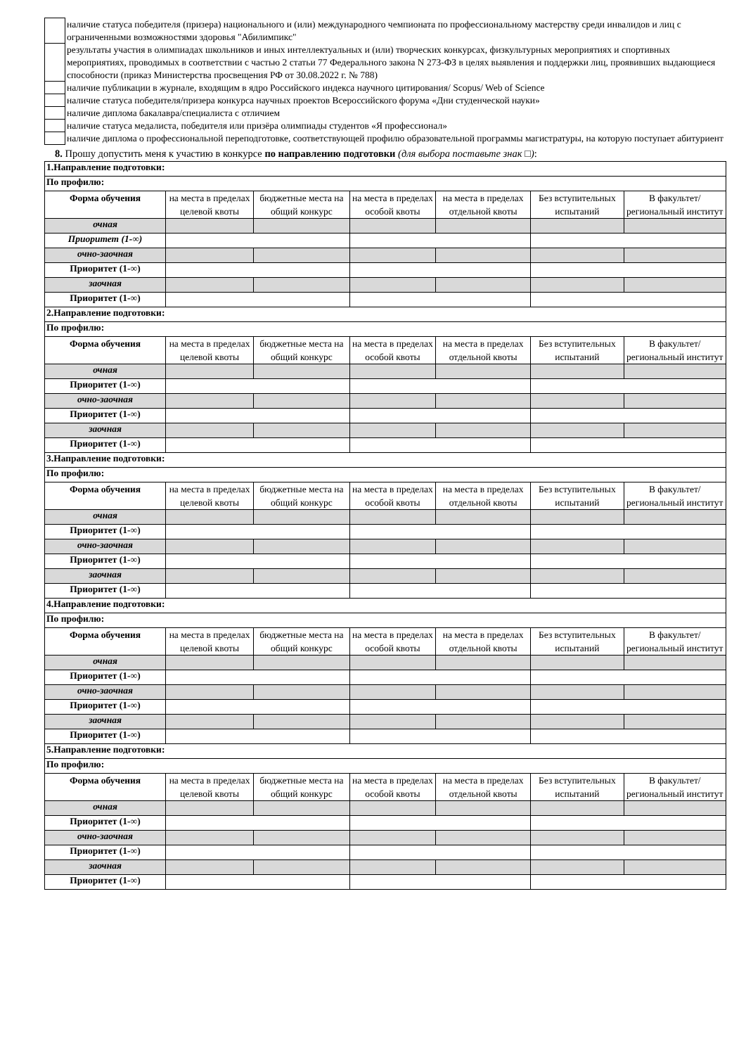| | наличие статуса победителя (призера) национального и (или) международного чемпионата по профессиональному мастерству среди инвалидов и лиц с ограниченными возможностями здоровья "Абилимпикс" |
| | результаты участия в олимпиадах школьников и иных интеллектуальных и (или) творческих конкурсах, физкультурных мероприятиях и спортивных мероприятиях, проводимых в соответствии с частью 2 статьи 77 Федерального закона N 273-ФЗ в целях выявления и поддержки лиц, проявивших выдающиеся способности (приказ Министерства просвещения РФ от 30.08.2022 г. № 788) |
| | наличие публикации в журнале, входящим в ядро Российского индекса научного цитирования/ Scopus/ Web of Science |
| | наличие статуса победителя/призера конкурса научных проектов Всероссийского форума «Дни студенческой науки» |
| | наличие диплома бакалавра/специалиста с отличием |
| | наличие статуса медалиста, победителя или призёра олимпиады студентов «Я профессионал» |
| | наличие диплома о профессиональной переподготовке, соответствующей профилю образовательной программы магистратуры, на которую поступает абитуриент |
8. Прошу допустить меня к участию в конкурсе по направлению подготовки (для выбора поставьте знак □):
| 1.Направление подготовки: | | | | | | |
| По профилю: | | | | | | |
| Форма обучения | на места в пределах целевой квоты | бюджетные места на общий конкурс | на места в пределах особой квоты | на места в пределах отдельной квоты | Без вступительных испытаний | В факультет/региональный институт |
| очная | | | | | | |
| Приоритет (1-∞) | | | | | | |
| очно-заочная | | | | | | |
| Приоритет (1-∞) | | | | | | |
| заочная | | | | | | |
| Приоритет (1-∞) | | | | | | |
| 2.Направление подготовки: | | | | | | |
| По профилю: | | | | | | |
| Форма обучения | на места в пределах целевой квоты | бюджетные места на общий конкурс | на места в пределах особой квоты | на места в пределах отдельной квоты | Без вступительных испытаний | В факультет/региональный институт |
| очная | | | | | | |
| Приоритет (1-∞) | | | | | | |
| очно-заочная | | | | | | |
| Приоритет (1-∞) | | | | | | |
| заочная | | | | | | |
| Приоритет (1-∞) | | | | | | |
| 3.Направление подготовки: | | | | | | |
| По профилю: | | | | | | |
| Форма обучения | на места в пределах целевой квоты | бюджетные места на общий конкурс | на места в пределах особой квоты | на места в пределах отдельной квоты | Без вступительных испытаний | В факультет/региональный институт |
| очная | | | | | | |
| Приоритет (1-∞) | | | | | | |
| очно-заочная | | | | | | |
| Приоритет (1-∞) | | | | | | |
| заочная | | | | | | |
| Приоритет (1-∞) | | | | | | |
| 4.Направление подготовки: | | | | | | |
| По профилю: | | | | | | |
| Форма обучения | на места в пределах целевой квоты | бюджетные места на общий конкурс | на места в пределах особой квоты | на места в пределах отдельной квоты | Без вступительных испытаний | В факультет/региональный институт |
| очная | | | | | | |
| Приоритет (1-∞) | | | | | | |
| очно-заочная | | | | | | |
| Приоритет (1-∞) | | | | | | |
| заочная | | | | | | |
| Приоритет (1-∞) | | | | | | |
| 5.Направление подготовки: | | | | | | |
| По профилю: | | | | | | |
| Форма обучения | на места в пределах целевой квоты | бюджетные места на общий конкурс | на места в пределах особой квоты | на места в пределах отдельной квоты | Без вступительных испытаний | В факультет/региональный институт |
| очная | | | | | | |
| Приоритет (1-∞) | | | | | | |
| очно-заочная | | | | | | |
| Приоритет (1-∞) | | | | | | |
| заочная | | | | | | |
| Приоритет (1-∞) | | | | | | |